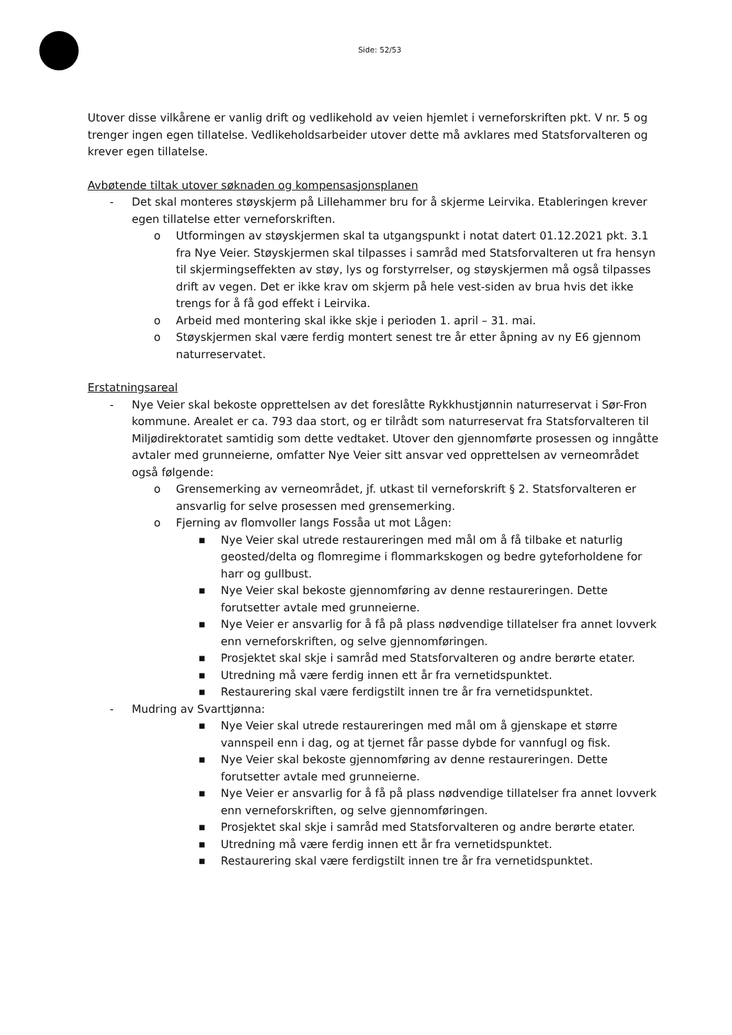Side: 52/53
Utover disse vilkårene er vanlig drift og vedlikehold av veien hjemlet i verneforskriften pkt. V nr. 5 og trenger ingen egen tillatelse. Vedlikeholdsarbeider utover dette må avklares med Statsforvalteren og krever egen tillatelse.
Avbøtende tiltak utover søknaden og kompensasjonsplanen
- Det skal monteres støyskjerm på Lillehammer bru for å skjerme Leirvika. Etableringen krever egen tillatelse etter verneforskriften.
o Utformingen av støyskjermen skal ta utgangspunkt i notat datert 01.12.2021 pkt. 3.1 fra Nye Veier. Støyskjermen skal tilpasses i samråd med Statsforvalteren ut fra hensyn til skjermingseffekten av støy, lys og forstyrrelser, og støyskjermen må også tilpasses drift av vegen. Det er ikke krav om skjerm på hele vest-siden av brua hvis det ikke trengs for å få god effekt i Leirvika.
o Arbeid med montering skal ikke skje i perioden 1. april – 31. mai.
o Støyskjermen skal være ferdig montert senest tre år etter åpning av ny E6 gjennom naturreservatet.
Erstatningsareal
- Nye Veier skal bekoste opprettelsen av det foreslåtte Rykkhustjønnin naturreservat i Sør-Fron kommune. Arealet er ca. 793 daa stort, og er tilrådt som naturreservat fra Statsforvalteren til Miljødirektoratet samtidig som dette vedtaket. Utover den gjennomførte prosessen og inngåtte avtaler med grunneierne, omfatter Nye Veier sitt ansvar ved opprettelsen av verneområdet også følgende:
o Grensemerking av verneområdet, jf. utkast til verneforskrift § 2. Statsforvalteren er ansvarlig for selve prosessen med grensemerking.
o Fjerning av flomvoller langs Fossåa ut mot Lågen:
■ Nye Veier skal utrede restaureringen med mål om å få tilbake et naturlig geosted/delta og flomregime i flommarkskogen og bedre gyteforholdene for harr og gullbust.
■ Nye Veier skal bekoste gjennomføring av denne restaureringen. Dette forutsetter avtale med grunneierne.
■ Nye Veier er ansvarlig for å få på plass nødvendige tillatelser fra annet lovverk enn verneforskriften, og selve gjennomføringen.
■ Prosjektet skal skje i samråd med Statsforvalteren og andre berørte etater.
■ Utredning må være ferdig innen ett år fra vernetidspunktet.
■ Restaurering skal være ferdigstilt innen tre år fra vernetidspunktet.
- Mudring av Svarttjønna:
■ Nye Veier skal utrede restaureringen med mål om å gjenskape et større vannspeil enn i dag, og at tjernet får passe dybde for vannfugl og fisk.
■ Nye Veier skal bekoste gjennomføring av denne restaureringen. Dette forutsetter avtale med grunneierne.
■ Nye Veier er ansvarlig for å få på plass nødvendige tillatelser fra annet lovverk enn verneforskriften, og selve gjennomføringen.
■ Prosjektet skal skje i samråd med Statsforvalteren og andre berørte etater.
■ Utredning må være ferdig innen ett år fra vernetidspunktet.
■ Restaurering skal være ferdigstilt innen tre år fra vernetidspunktet.